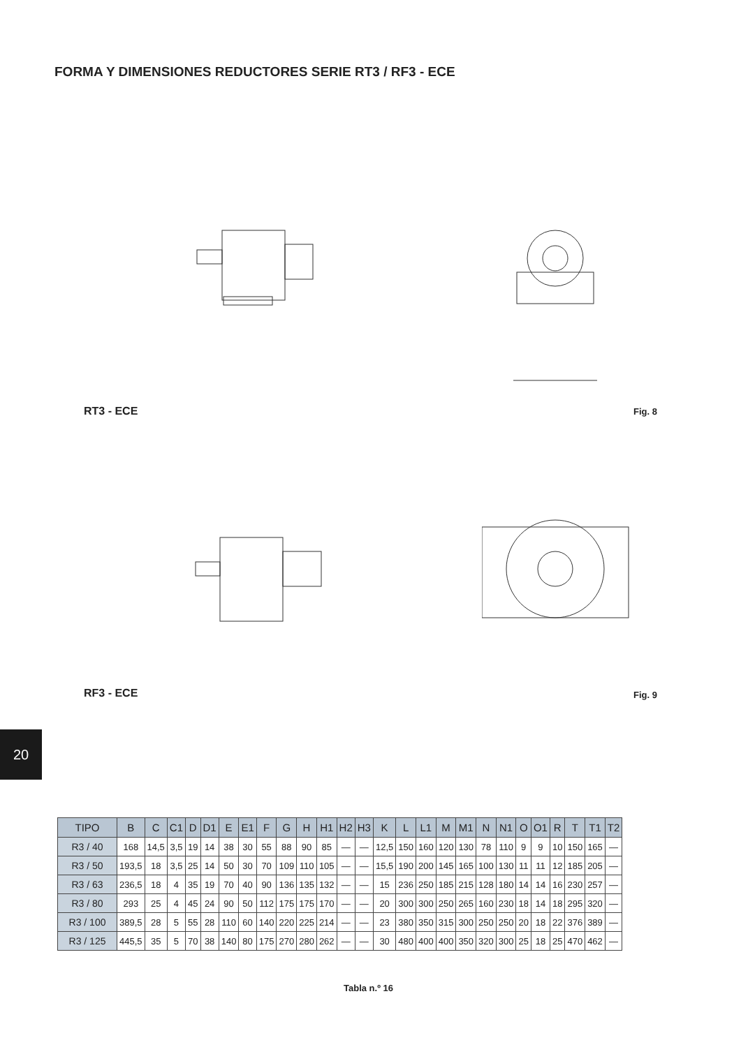FORMA Y DIMENSIONES REDUCTORES SERIE RT3 / RF3 - ECE
RT3 - ECE Fig. 8
RF3 - ECE Fig. 9
20
| TIPO | B | C | C1 | D | D1 | E | E1 | F | G | H | H1 | H2 | H3 | K | L | L1 | M | M1 | N | N1 | O | O1 | R | T | T1 | T2 |
| --- | --- | --- | --- | --- | --- | --- | --- | --- | --- | --- | --- | --- | --- | --- | --- | --- | --- | --- | --- | --- | --- | --- | --- | --- | --- | --- |
| R3 / 40 | 168 | 14,5 | 3,5 | 19 | 14 | 38 | 30 | 55 | 88 | 90 | 85 | — | — | 12,5 | 150 | 160 | 120 | 130 | 78 | 110 | 9 | 9 | 10 | 150 | 165 | — |
| R3 / 50 | 193,5 | 18 | 3,5 | 25 | 14 | 50 | 30 | 70 | 109 | 110 | 105 | — | — | 15,5 | 190 | 200 | 145 | 165 | 100 | 130 | 11 | 11 | 12 | 185 | 205 | — |
| R3 / 63 | 236,5 | 18 | 4 | 35 | 19 | 70 | 40 | 90 | 136 | 135 | 132 | — | — | 15 | 236 | 250 | 185 | 215 | 128 | 180 | 14 | 14 | 16 | 230 | 257 | — |
| R3 / 80 | 293 | 25 | 4 | 45 | 24 | 90 | 50 | 112 | 175 | 175 | 170 | — | — | 20 | 300 | 300 | 250 | 265 | 160 | 230 | 18 | 14 | 18 | 295 | 320 | — |
| R3 / 100 | 389,5 | 28 | 5 | 55 | 28 | 110 | 60 | 140 | 220 | 225 | 214 | — | — | 23 | 380 | 350 | 315 | 300 | 250 | 250 | 20 | 18 | 22 | 376 | 389 | — |
| R3 / 125 | 445,5 | 35 | 5 | 70 | 38 | 140 | 80 | 175 | 270 | 280 | 262 | — | — | 30 | 480 | 400 | 400 | 350 | 320 | 300 | 25 | 18 | 25 | 470 | 462 | — |
Tabla n.º 16